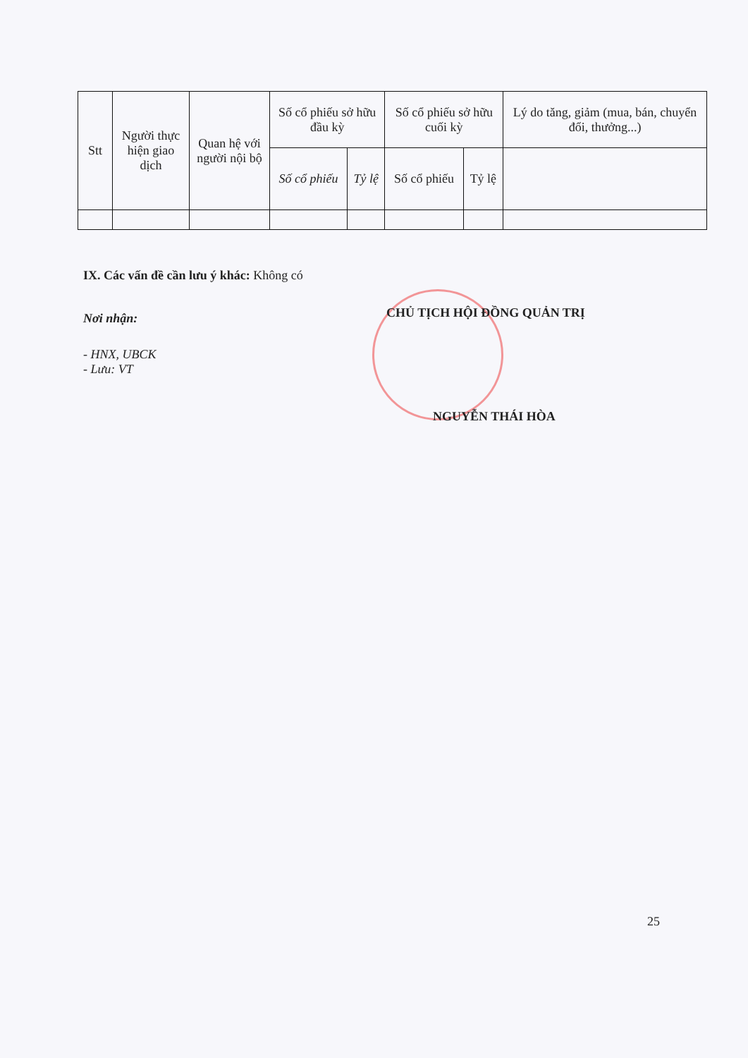| Stt | Người thực hiện giao dịch | Quan hệ với người nội bộ | Số cổ phiếu sở hữu đầu kỳ | | Số cổ phiếu sở hữu cuối kỳ | | Lý do tăng, giảm (mua, bán, chuyển đổi, thưởng...) |
| --- | --- | --- | --- | --- | --- | --- | --- |
| | | | Số cổ phiếu | Tỷ lệ | Số cổ phiếu | Tỷ lệ | |
IX. Các vấn đề cần lưu ý khác: Không có
Nơi nhận:
- HNX, UBCK
- Lưu: VT
CHỦ TỊCH HỘI ĐỒNG QUẢN TRỊ
NGUYỄN THÁI HÒA
25